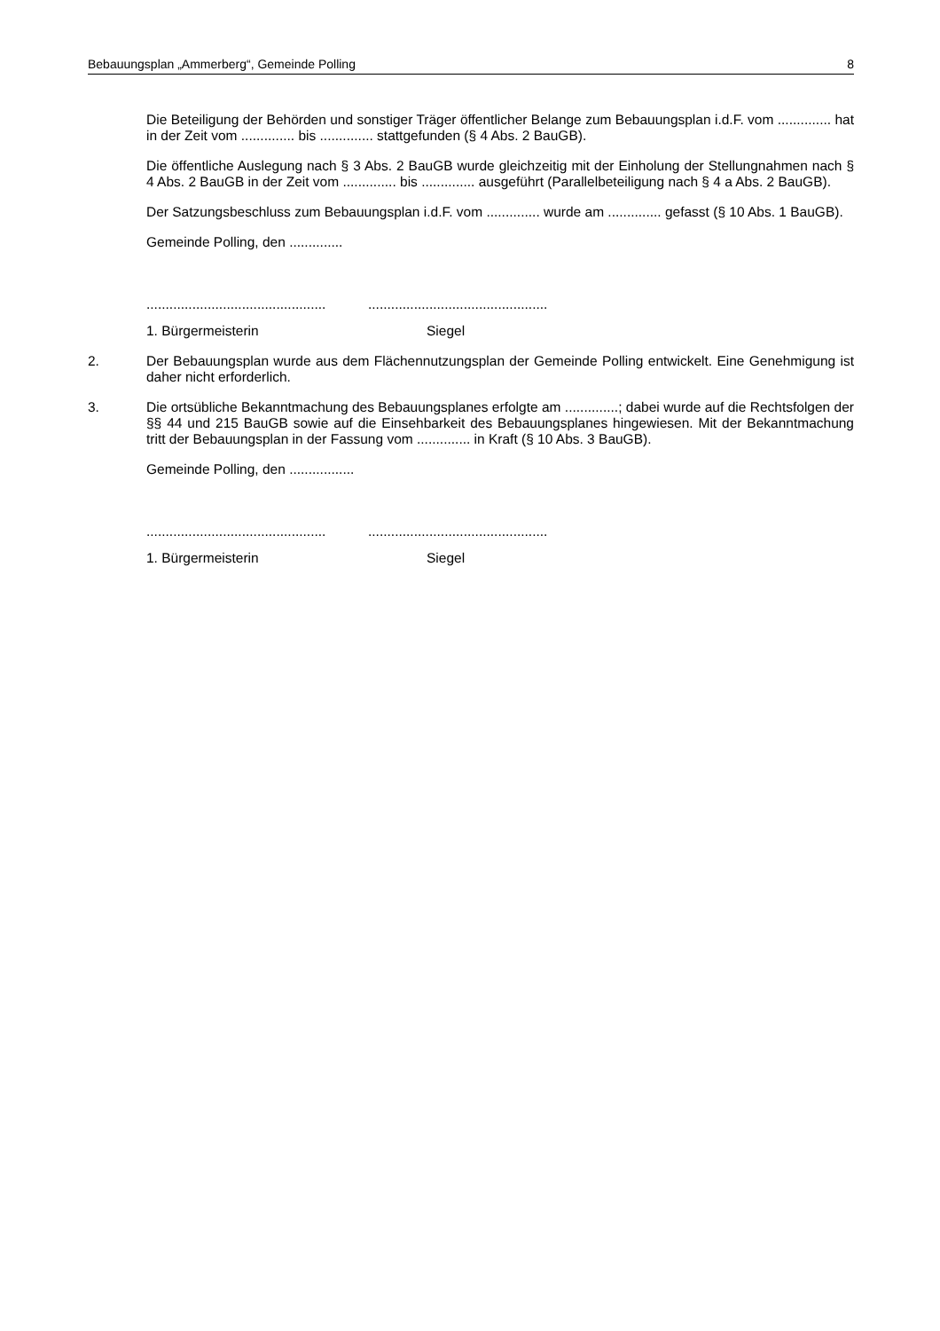Bebauungsplan „Ammerberg“, Gemeinde Polling 8
Die Beteiligung der Behörden und sonstiger Träger öffentlicher Belange zum Bebauungsplan i.d.F. vom .............. hat in der Zeit vom .............. bis .............. stattgefunden (§ 4 Abs. 2 BauGB).
Die öffentliche Auslegung nach § 3 Abs. 2 BauGB wurde gleichzeitig mit der Einholung der Stellungnahmen nach § 4 Abs. 2 BauGB in der Zeit vom .............. bis .............. ausgeführt (Parallelbeteiligung nach § 4 a Abs. 2 BauGB).
Der Satzungsbeschluss zum Bebauungsplan i.d.F. vom .............. wurde am .............. gefasst (§ 10 Abs. 1 BauGB).
Gemeinde Polling, den ..............
..............................................................................................
1. Bürgermeisterin Siegel
2. Der Bebauungsplan wurde aus dem Flächennutzungsplan der Gemeinde Polling entwickelt. Eine Genehmigung ist daher nicht erforderlich.
3. Die ortsübliche Bekanntmachung des Bebauungsplanes erfolgte am ..............; dabei wurde auf die Rechtsfolgen der §§ 44 und 215 BauGB sowie auf die Einsehbarkeit des Bebauungsplanes hingewiesen. Mit der Bekanntmachung tritt der Bebauungsplan in der Fassung vom .............. in Kraft (§ 10 Abs. 3 BauGB).
Gemeinde Polling, den .................
..............................................................................................
1. Bürgermeisterin Siegel